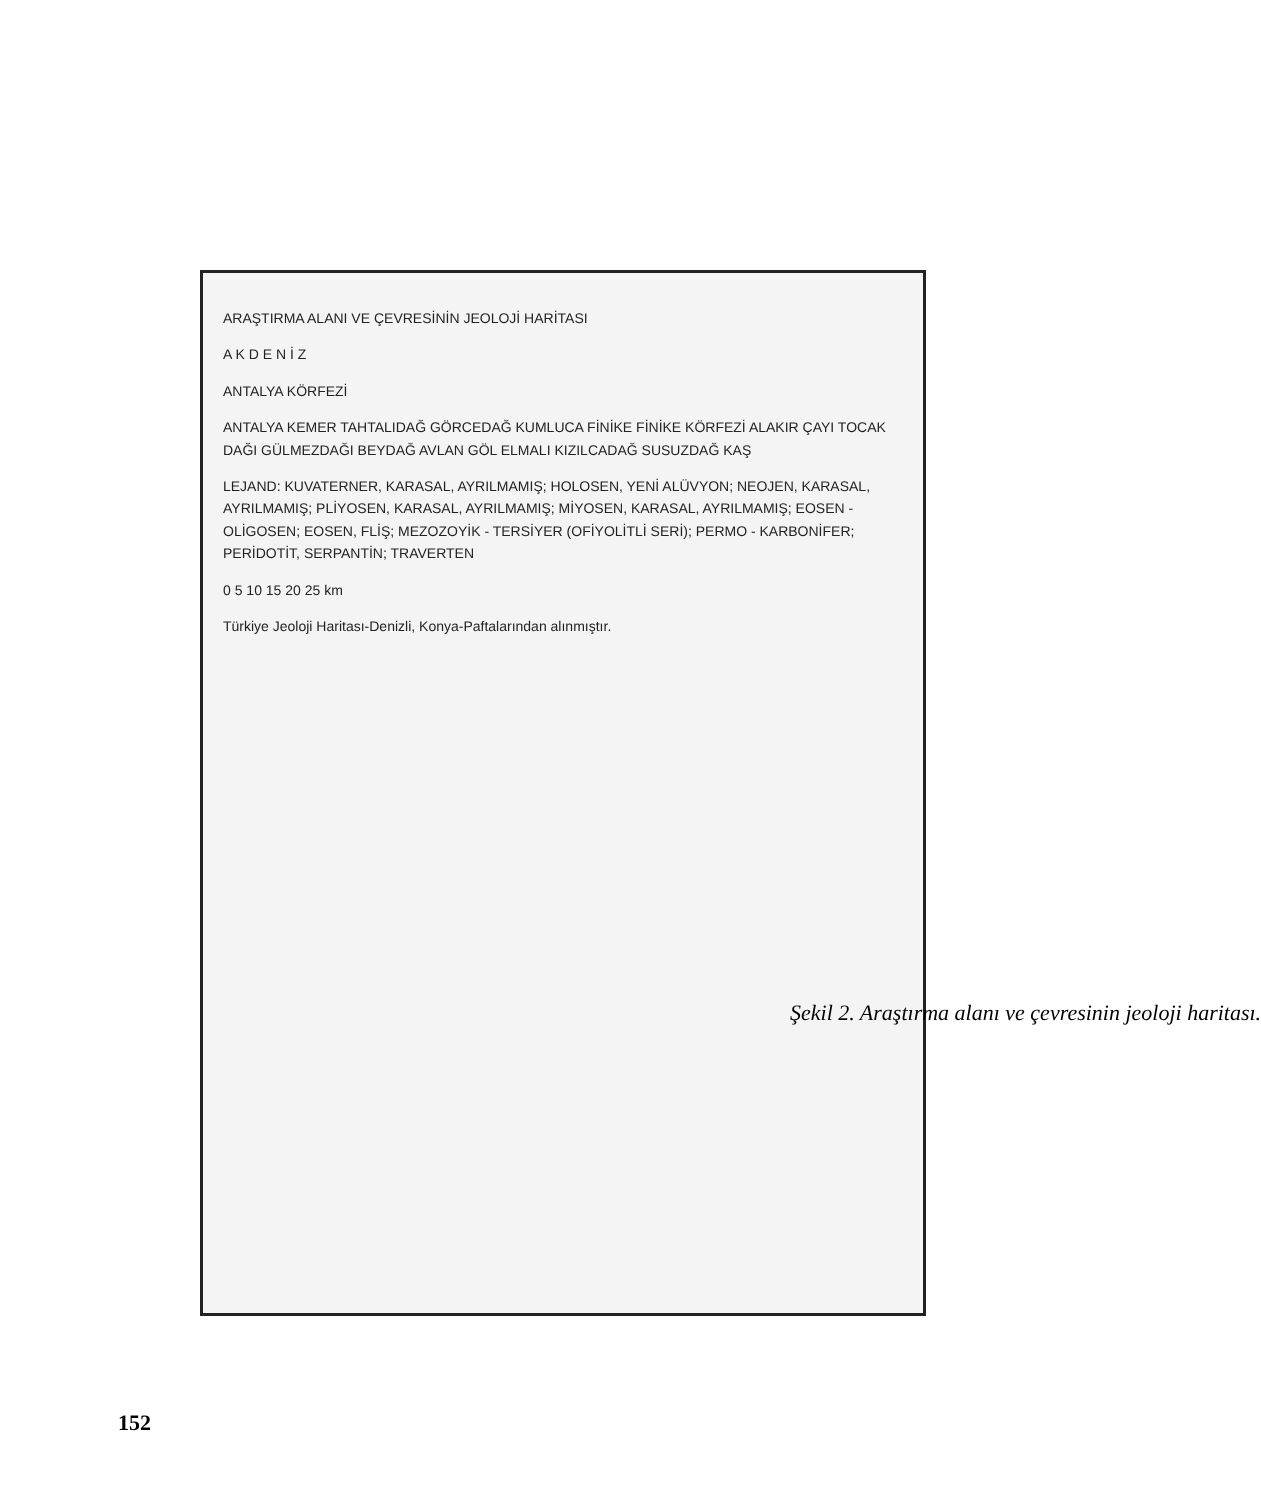ARAŞTIRMA ALANI VE ÇEVRESİNİN JEOLOJİ HARİTASI
A K D E N İ Z
ANTALYA KÖRFEZİ
ANTALYA KEMER TAHTALIDAĞ GÖRCEDAĞ KUMLUCA FİNİKE FİNİKE KÖRFEZİ ALAKIR ÇAYI TOCAK DAĞI GÜLMEZDAĞI BEYDAĞ AVLAN GÖL ELMALI KIZILCADAĞ SUSUZDAĞ KAŞ
LEJAND: KUVATERNER, KARASAL, AYRILMAMIŞ; HOLOSEN, YENİ ALÜVYON; NEOJEN, KARASAL, AYRILMAMIŞ; PLİYOSEN, KARASAL, AYRILMAMIŞ; MİYOSEN, KARASAL, AYRILMAMIŞ; EOSEN - OLİGOSEN; EOSEN, FLİŞ; MEZOZOYİK - TERSİYER (OFİYOLİTLİ SERİ); PERMO - KARBONİFER; PERİDOTİT, SERPANTİN; TRAVERTEN
0 5 10 15 20 25 km
Türkiye Jeoloji Haritası-Denizli, Konya-Paftalarından alınmıştır.
Şekil 2. Araştırma alanı ve çevresinin jeoloji haritası.
152